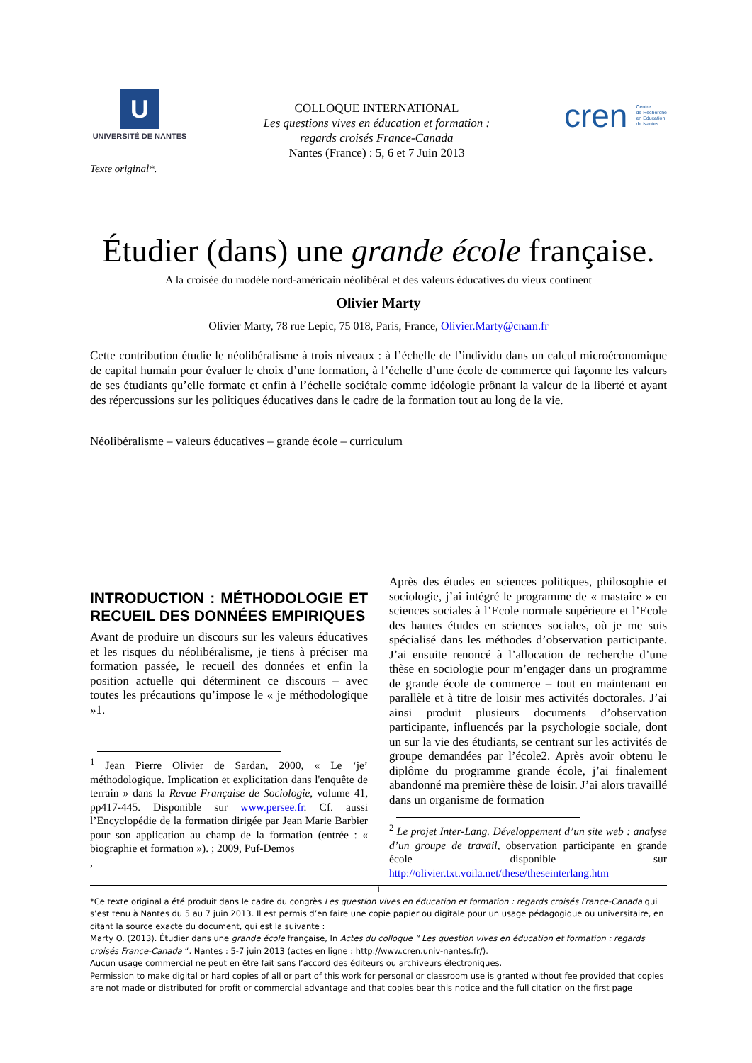U
UNIVERSITÉ DE NANTES
COLLOQUE INTERNATIONAL
Les questions vives en éducation et formation :
regards croisés France-Canada
Nantes (France) : 5, 6 et 7 Juin 2013
cren Centre
de Recherche
en Éducation
de Nantes
Texte original*.
Étudier (dans) une grande école française.
A la croisée du modèle nord-américain néolibéral et des valeurs éducatives du vieux continent
Olivier Marty
Olivier Marty, 78 rue Lepic, 75 018, Paris, France, Olivier.Marty@cnam.fr
Cette contribution étudie le néolibéralisme à trois niveaux : à l’échelle de l’individu dans un calcul microéconomique de capital humain pour évaluer le choix d’une formation, à l’échelle d’une école de commerce qui façonne les valeurs de ses étudiants qu’elle formate et enfin à l’échelle sociétale comme idéologie prônant la valeur de la liberté et ayant des répercussions sur les politiques éducatives dans le cadre de la formation tout au long de la vie.
Néolibéralisme – valeurs éducatives – grande école – curriculum
INTRODUCTION : MÉTHODOLOGIE ET RECUEIL DES DONNÉES EMPIRIQUES
Avant de produire un discours sur les valeurs éducatives et les risques du néolibéralisme, je tiens à préciser ma formation passée, le recueil des données et enfin la position actuelle qui déterminent ce discours – avec toutes les précautions qu’impose le « je méthodologique »1.
<sup>1</sup> Jean Pierre Olivier de Sardan, 2000, « Le ‘je’ méthodologique. Implication et explicitation dans l'enquête de terrain » dans la Revue Française de Sociologie, volume 41, pp417-445. Disponible sur www.persee.fr. Cf. aussi l’Encyclopédie de la formation dirigée par Jean Marie Barbier pour son application au champ de la formation (entrée : « biographie et formation »). ; 2009, Puf-Demos
,
Après des études en sciences politiques, philosophie et sociologie, j’ai intégré le programme de « mastaire » en sciences sociales à l’Ecole normale supérieure et l’Ecole des hautes études en sciences sociales, où je me suis spécialisé dans les méthodes d’observation participante. J’ai ensuite renoncé à l’allocation de recherche d’une thèse en sociologie pour m’engager dans un programme de grande école de commerce – tout en maintenant en parallèle et à titre de loisir mes activités doctorales. J’ai ainsi produit plusieurs documents d’observation participante, influencés par la psychologie sociale, dont un sur la vie des étudiants, se centrant sur les activités de groupe demandées par l’école2. Après avoir obtenu le diplôme du programme grande école, j’ai finalement abandonné ma première thèse de loisir. J’ai alors travaillé dans un organisme de formation
<sup>2</sup> Le projet Inter-Lang. Développement d’un site web : analyse d’un groupe de travail, observation participante en grande école disponible sur http://olivier.txt.voila.net/these/theseinterlang.htm
1
*Ce texte original a été produit dans le cadre du congrès Les question vives en éducation et formation : regards croisés France-Canada qui s’est tenu à Nantes du 5 au 7 juin 2013. Il est permis d’en faire une copie papier ou digitale pour un usage pédagogique ou universitaire, en citant la source exacte du document, qui est la suivante :
Marty O. (2013). Étudier dans une grande école française, In Actes du colloque “ Les question vives en éducation et formation : regards croisés France-Canada “. Nantes : 5-7 juin 2013 (actes en ligne : http://www.cren.univ-nantes.fr/).
Aucun usage commercial ne peut en être fait sans l’accord des éditeurs ou archiveurs électroniques.
Permission to make digital or hard copies of all or part of this work for personal or classroom use is granted without fee provided that copies are not made or distributed for profit or commercial advantage and that copies bear this notice and the full citation on the first page